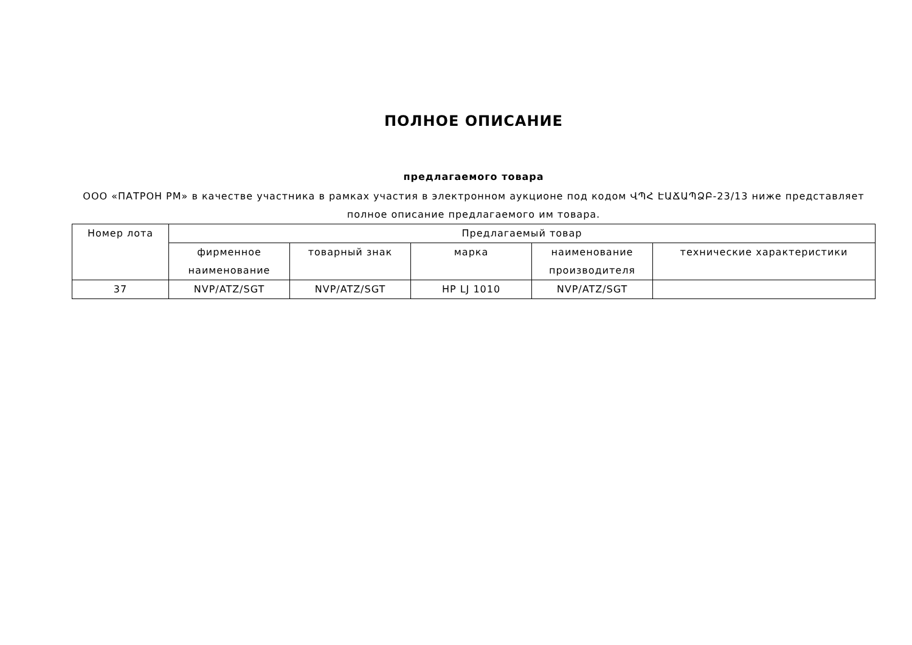ПОЛНОЕ ОПИСАНИЕ
предлагаемого товара
ООО «ПАТРОН РМ» в качестве участника в рамках участия в электронном аукционе под кодом ՎՊՀ ԷԱՃԱՊՁԲ-23/13 ниже представляет полное описание предлагаемого им товара.
| Номер лота | Предлагаемый товар | | | | |
| --- | --- | --- | --- | --- | --- |
| | фирменное наименование | товарный знак | марка | наименование производителя | технические характеристики |
| 37 | NVP/ATZ/SGT | NVP/ATZ/SGT | HP LJ 1010 | NVP/ATZ/SGT | |